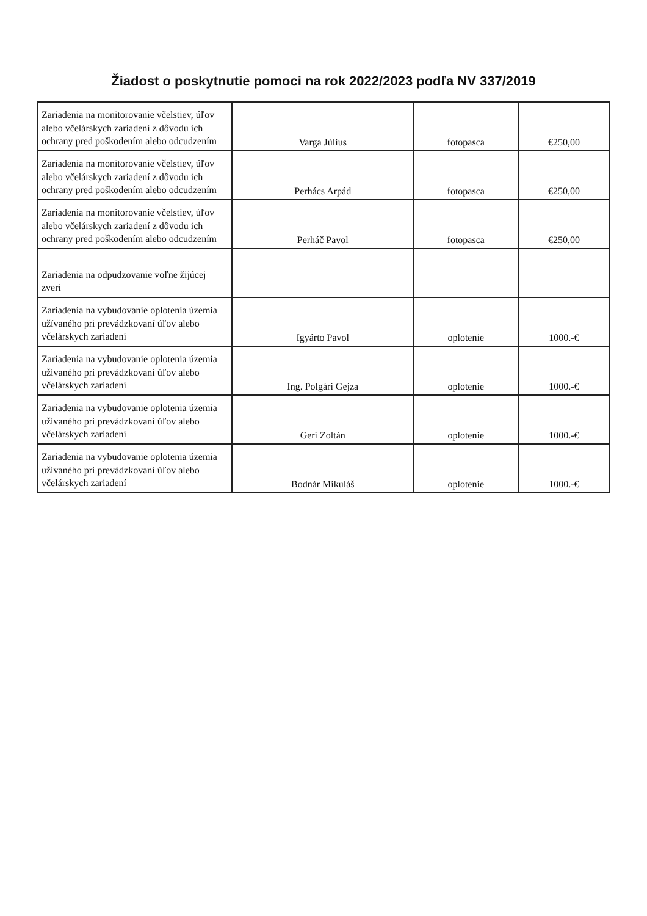Žiadost o poskytnutie pomoci na rok 2022/2023 podľa NV 337/2019
| Zariadenia na monitorovanie včelstiev, úľov alebo včelárskych zariadení z dôvodu ich ochrany pred poškodením alebo odcudzením | Varga Július | fotopasca | €250,00 |
| Zariadenia na monitorovanie včelstiev, úľov alebo včelárskych zariadení z dôvodu ich ochrany pred poškodením alebo odcudzením | Perhács Arpád | fotopasca | €250,00 |
| Zariadenia na monitorovanie včelstiev, úľov alebo včelárskych zariadení z dôvodu ich ochrany pred poškodením alebo odcudzením | Perháč Pavol | fotopasca | €250,00 |
| Zariadenia na odpudzovanie voľne žijúcej zveri | | | |
| Zariadenia na vybudovanie oplotenia územia užívaného pri prevádzkovaní úľov alebo včelárskych zariadení | Igyárto Pavol | oplotenie | 1000.-€ |
| Zariadenia na vybudovanie oplotenia územia užívaného pri prevádzkovaní úľov alebo včelárskych zariadení | Ing. Polgári Gejza | oplotenie | 1000.-€ |
| Zariadenia na vybudovanie oplotenia územia užívaného pri prevádzkovaní úľov alebo včelárskych zariadení | Geri Zoltán | oplotenie | 1000.-€ |
| Zariadenia na vybudovanie oplotenia územia užívaného pri prevádzkovaní úľov alebo včelárskych zariadení | Bodnár Mikuláš | oplotenie | 1000.-€ |